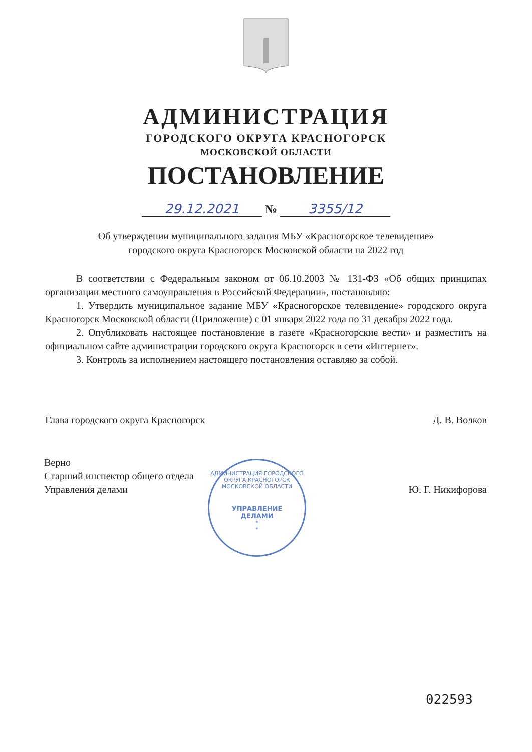АДМИНИСТРАЦИЯ
ГОРОДСКОГО ОКРУГА КРАСНОГОРСК
МОСКОВСКОЙ ОБЛАСТИ
ПОСТАНОВЛЕНИЕ
29.12.2021 № 3355/12
Об утверждении муниципального задания МБУ «Красногорское телевидение»
городского округа Красногорск Московской области на 2022 год
В соответствии с Федеральным законом от 06.10.2003 № 131-ФЗ «Об общих принципах организации местного самоуправления в Российской Федерации», постановляю:
1. Утвердить муниципальное задание МБУ «Красногорское телевидение» городского округа Красногорск Московской области (Приложение) с 01 января 2022 года по 31 декабря 2022 года.
2. Опубликовать настоящее постановление в газете «Красногорские вести» и разместить на официальном сайте администрации городского округа Красногорск в сети «Интернет».
3. Контроль за исполнением настоящего постановления оставляю за собой.
Глава городского округа Красногорск Д. В. Волков
Верно
Старший инспектор общего отдела
Управления делами
Ю. Г. Никифорова
АДМИНИСТРАЦИЯ ГОРОДСКОГО ОКРУГА КРАСНОГОРСК
МОСКОВСКОЙ ОБЛАСТИ
УПРАВЛЕНИЕ
ДЕЛАМИ
*
*
022593